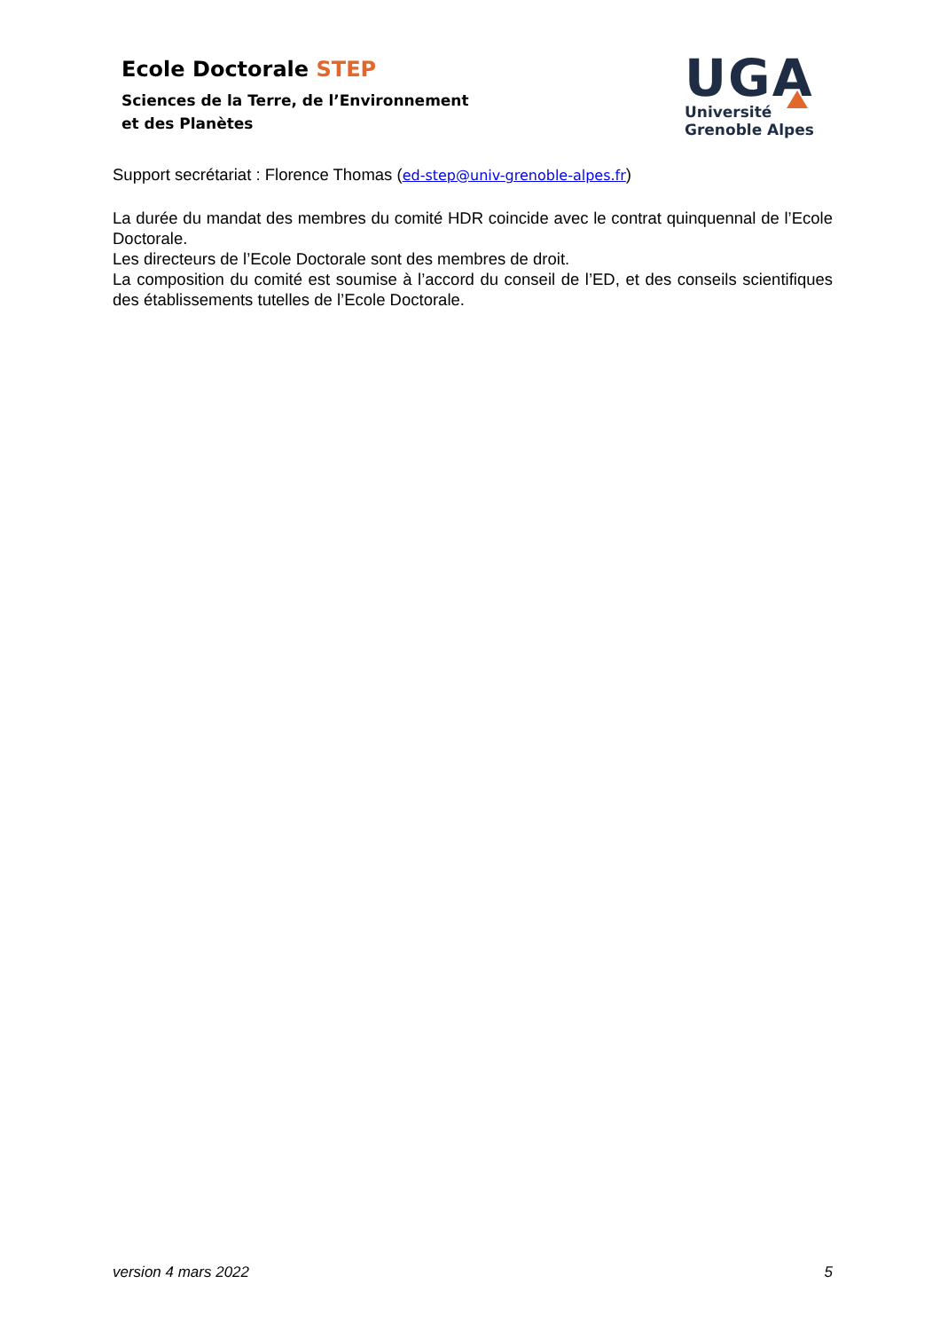Ecole Doctorale STEP
Sciences de la Terre, de l’Environnement
et des Planètes
UGA
Université
Grenoble Alpes
Support secrétariat : Florence Thomas (ed-step@univ-grenoble-alpes.fr)
La durée du mandat des membres du comité HDR coincide avec le contrat quinquennal de l’Ecole Doctorale.
Les directeurs de l’Ecole Doctorale sont des membres de droit.
La composition du comité est soumise à l’accord du conseil de l’ED, et des conseils scientifiques des établissements tutelles de l’Ecole Doctorale.
version 4 mars 2022 5